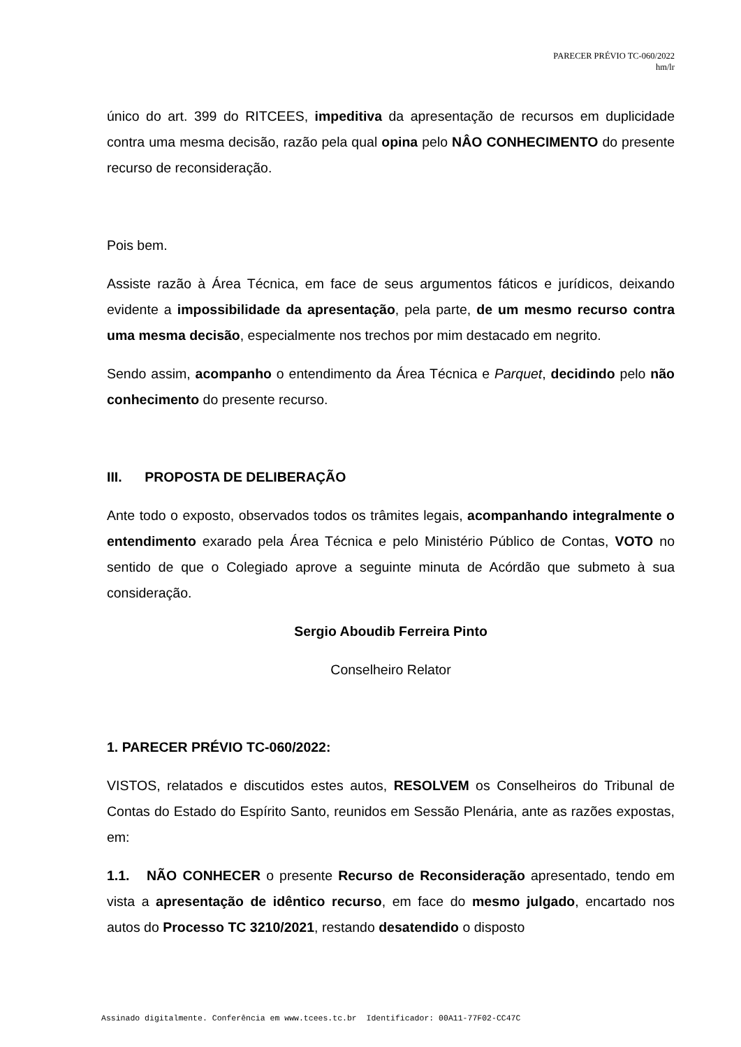PARECER PRÉVIO TC-060/2022
hm/lr
único do art. 399 do RITCEES, impeditiva da apresentação de recursos em duplicidade contra uma mesma decisão, razão pela qual opina pelo NÂO CONHECIMENTO do presente recurso de reconsideração.
Pois bem.
Assiste razão à Área Técnica, em face de seus argumentos fáticos e jurídicos, deixando evidente a impossibilidade da apresentação, pela parte, de um mesmo recurso contra uma mesma decisão, especialmente nos trechos por mim destacado em negrito.
Sendo assim, acompanho o entendimento da Área Técnica e Parquet, decidindo pelo não conhecimento do presente recurso.
III. PROPOSTA DE DELIBERAÇÃO
Ante todo o exposto, observados todos os trâmites legais, acompanhando integralmente o entendimento exarado pela Área Técnica e pelo Ministério Público de Contas, VOTO no sentido de que o Colegiado aprove a seguinte minuta de Acórdão que submeto à sua consideração.
Sergio Aboudib Ferreira Pinto
Conselheiro Relator
1. PARECER PRÉVIO TC-060/2022:
VISTOS, relatados e discutidos estes autos, RESOLVEM os Conselheiros do Tribunal de Contas do Estado do Espírito Santo, reunidos em Sessão Plenária, ante as razões expostas, em:
1.1. NÃO CONHECER o presente Recurso de Reconsideração apresentado, tendo em vista a apresentação de idêntico recurso, em face do mesmo julgado, encartado nos autos do Processo TC 3210/2021, restando desatendido o disposto
Assinado digitalmente. Conferência em www.tcees.tc.br Identificador: 00A11-77F02-CC47C